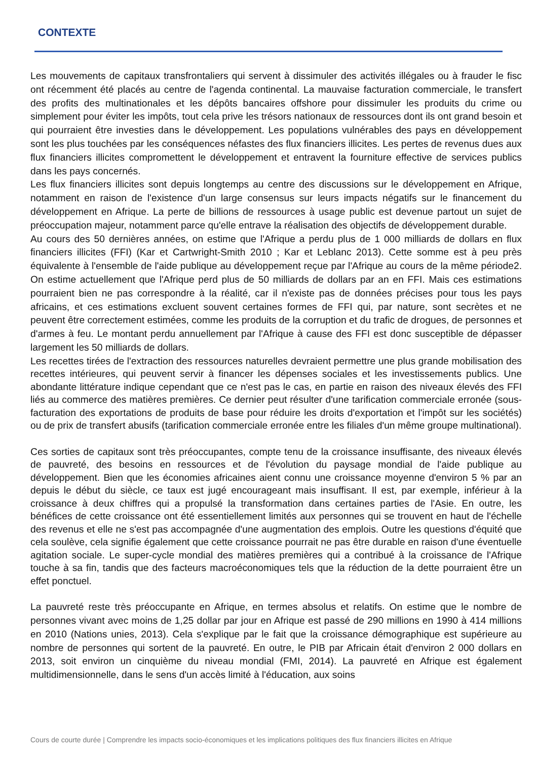CONTEXTE
Les mouvements de capitaux transfrontaliers qui servent à dissimuler des activités illégales ou à frauder le fisc ont récemment été placés au centre de l'agenda continental. La mauvaise facturation commerciale, le transfert des profits des multinationales et les dépôts bancaires offshore pour dissimuler les produits du crime ou simplement pour éviter les impôts, tout cela prive les trésors nationaux de ressources dont ils ont grand besoin et qui pourraient être investies dans le développement. Les populations vulnérables des pays en développement sont les plus touchées par les conséquences néfastes des flux financiers illicites. Les pertes de revenus dues aux flux financiers illicites compromettent le développement et entravent la fourniture effective de services publics dans les pays concernés.
Les flux financiers illicites sont depuis longtemps au centre des discussions sur le développement en Afrique, notamment en raison de l'existence d'un large consensus sur leurs impacts négatifs sur le financement du développement en Afrique. La perte de billions de ressources à usage public est devenue partout un sujet de préoccupation majeur, notamment parce qu'elle entrave la réalisation des objectifs de développement durable.
Au cours des 50 dernières années, on estime que l'Afrique a perdu plus de 1 000 milliards de dollars en flux financiers illicites (FFI) (Kar et Cartwright-Smith 2010 ; Kar et Leblanc 2013). Cette somme est à peu près équivalente à l'ensemble de l'aide publique au développement reçue par l'Afrique au cours de la même période2. On estime actuellement que l'Afrique perd plus de 50 milliards de dollars par an en FFI. Mais ces estimations pourraient bien ne pas correspondre à la réalité, car il n'existe pas de données précises pour tous les pays africains, et ces estimations excluent souvent certaines formes de FFI qui, par nature, sont secrètes et ne peuvent être correctement estimées, comme les produits de la corruption et du trafic de drogues, de personnes et d'armes à feu. Le montant perdu annuellement par l'Afrique à cause des FFI est donc susceptible de dépasser largement les 50 milliards de dollars.
Les recettes tirées de l'extraction des ressources naturelles devraient permettre une plus grande mobilisation des recettes intérieures, qui peuvent servir à financer les dépenses sociales et les investissements publics. Une abondante littérature indique cependant que ce n'est pas le cas, en partie en raison des niveaux élevés des FFI liés au commerce des matières premières. Ce dernier peut résulter d'une tarification commerciale erronée (sous-facturation des exportations de produits de base pour réduire les droits d'exportation et l'impôt sur les sociétés) ou de prix de transfert abusifs (tarification commerciale erronée entre les filiales d'un même groupe multinational).
Ces sorties de capitaux sont très préoccupantes, compte tenu de la croissance insuffisante, des niveaux élevés de pauvreté, des besoins en ressources et de l'évolution du paysage mondial de l'aide publique au développement. Bien que les économies africaines aient connu une croissance moyenne d'environ 5 % par an depuis le début du siècle, ce taux est jugé encourageant mais insuffisant. Il est, par exemple, inférieur à la croissance à deux chiffres qui a propulsé la transformation dans certaines parties de l'Asie. En outre, les bénéfices de cette croissance ont été essentiellement limités aux personnes qui se trouvent en haut de l'échelle des revenus et elle ne s'est pas accompagnée d'une augmentation des emplois. Outre les questions d'équité que cela soulève, cela signifie également que cette croissance pourrait ne pas être durable en raison d'une éventuelle agitation sociale. Le super-cycle mondial des matières premières qui a contribué à la croissance de l'Afrique touche à sa fin, tandis que des facteurs macroéconomiques tels que la réduction de la dette pourraient être un effet ponctuel.
La pauvreté reste très préoccupante en Afrique, en termes absolus et relatifs. On estime que le nombre de personnes vivant avec moins de 1,25 dollar par jour en Afrique est passé de 290 millions en 1990 à 414 millions en 2010 (Nations unies, 2013). Cela s'explique par le fait que la croissance démographique est supérieure au nombre de personnes qui sortent de la pauvreté. En outre, le PIB par Africain était d'environ 2 000 dollars en 2013, soit environ un cinquième du niveau mondial (FMI, 2014). La pauvreté en Afrique est également multidimensionnelle, dans le sens d'un accès limité à l'éducation, aux soins
Cours de courte durée | Comprendre les impacts socio-économiques et les implications politiques des flux financiers illicites en Afrique